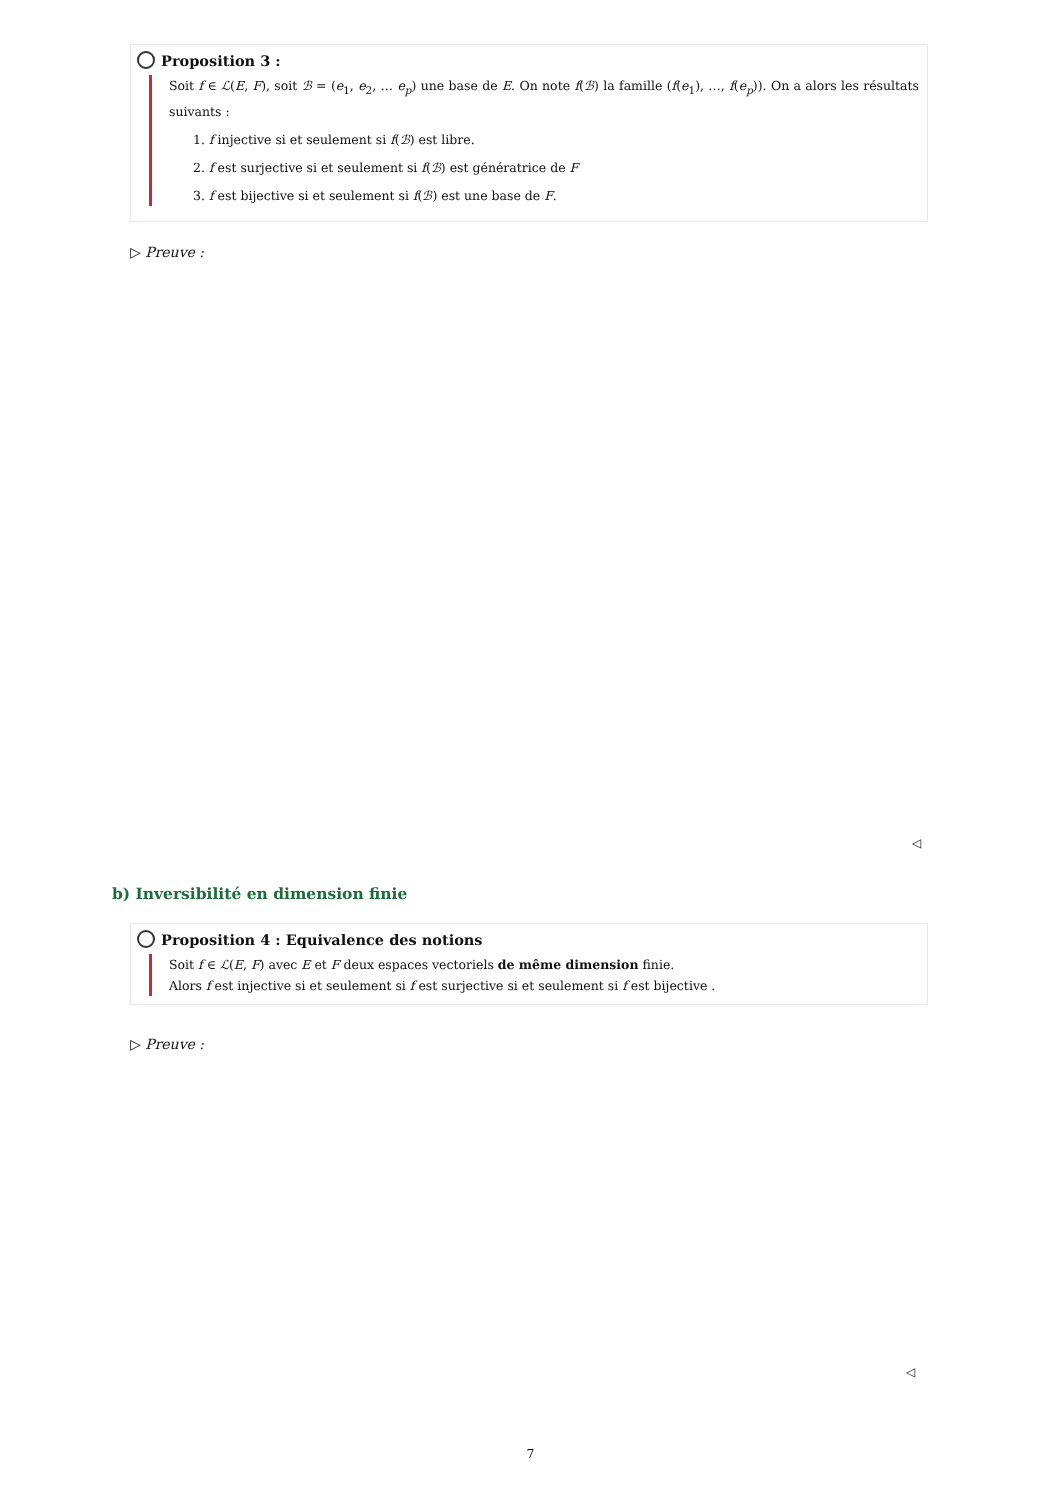Proposition 3 :
Soit f ∈ ℒ(E, F), soit ℬ = (e<sub>1</sub>, e<sub>2</sub>, … e<sub>p</sub>) une base de E. On note f(ℬ) la famille (f(e<sub>1</sub>), …, f(e<sub>p</sub>)). On a alors les résultats suivants :
1. f injective si et seulement si f(ℬ) est libre.
2. f est surjective si et seulement si f(ℬ) est génératrice de F
3. f est bijective si et seulement si f(ℬ) est une base de F.
▷ Preuve :
◁
b) Inversibilité en dimension finie
Proposition 4 : Equivalence des notions
Soit f ∈ ℒ(E, F) avec E et F deux espaces vectoriels de même dimension finie.
Alors f est injective si et seulement si f est surjective si et seulement si f est bijective .
▷ Preuve :
◁
7